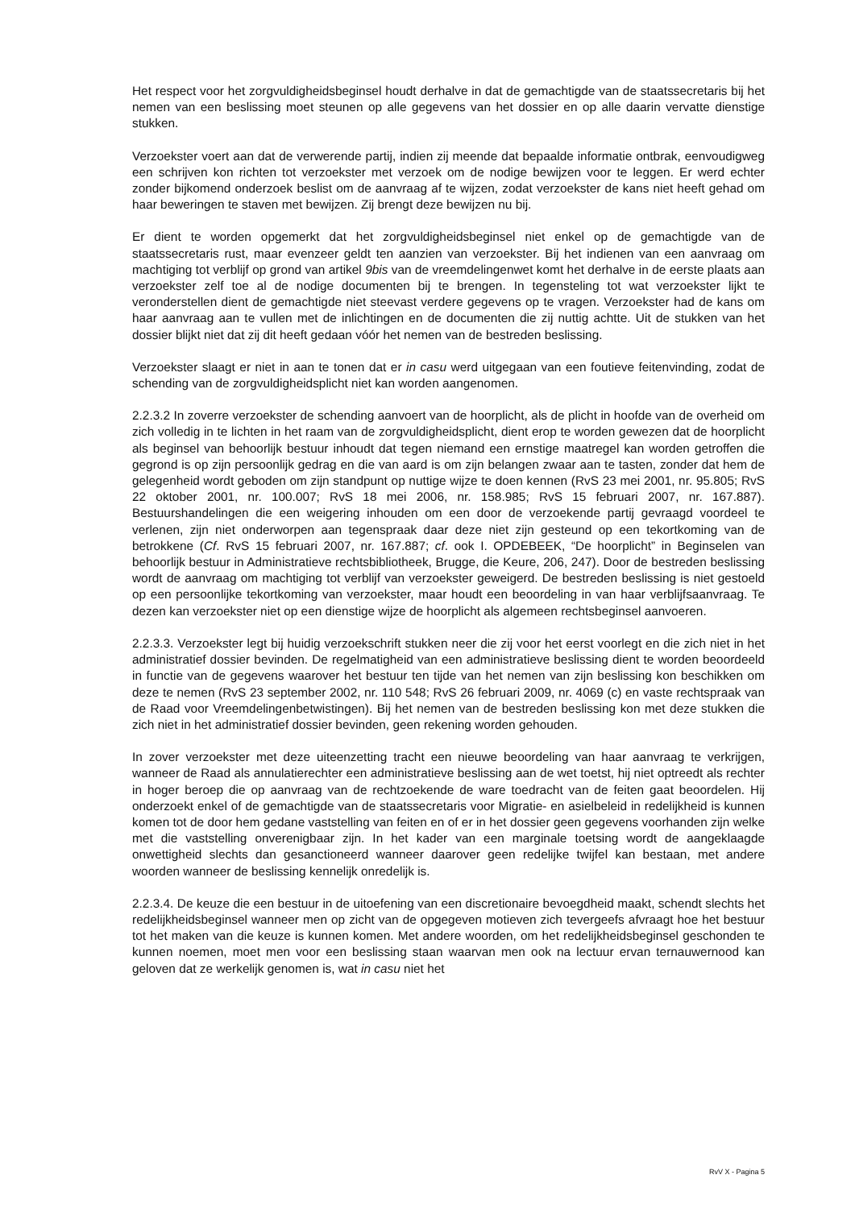Het respect voor het zorgvuldigheidsbeginsel houdt derhalve in dat de gemachtigde van de staatssecretaris bij het nemen van een beslissing moet steunen op alle gegevens van het dossier en op alle daarin vervatte dienstige stukken.
Verzoekster voert aan dat de verwerende partij, indien zij meende dat bepaalde informatie ontbrak, eenvoudigweg een schrijven kon richten tot verzoekster met verzoek om de nodige bewijzen voor te leggen. Er werd echter zonder bijkomend onderzoek beslist om de aanvraag af te wijzen, zodat verzoekster de kans niet heeft gehad om haar beweringen te staven met bewijzen. Zij brengt deze bewijzen nu bij.
Er dient te worden opgemerkt dat het zorgvuldigheidsbeginsel niet enkel op de gemachtigde van de staatssecretaris rust, maar evenzeer geldt ten aanzien van verzoekster. Bij het indienen van een aanvraag om machtiging tot verblijf op grond van artikel 9bis van de vreemdelingenwet komt het derhalve in de eerste plaats aan verzoekster zelf toe al de nodige documenten bij te brengen. In tegensteling tot wat verzoekster lijkt te veronderstellen dient de gemachtigde niet steevast verdere gegevens op te vragen. Verzoekster had de kans om haar aanvraag aan te vullen met de inlichtingen en de documenten die zij nuttig achtte. Uit de stukken van het dossier blijkt niet dat zij dit heeft gedaan vóór het nemen van de bestreden beslissing.
Verzoekster slaagt er niet in aan te tonen dat er in casu werd uitgegaan van een foutieve feitenvinding, zodat de schending van de zorgvuldigheidsplicht niet kan worden aangenomen.
2.2.3.2 In zoverre verzoekster de schending aanvoert van de hoorplicht, als de plicht in hoofde van de overheid om zich volledig in te lichten in het raam van de zorgvuldigheidsplicht, dient erop te worden gewezen dat de hoorplicht als beginsel van behoorlijk bestuur inhoudt dat tegen niemand een ernstige maatregel kan worden getroffen die gegrond is op zijn persoonlijk gedrag en die van aard is om zijn belangen zwaar aan te tasten, zonder dat hem de gelegenheid wordt geboden om zijn standpunt op nuttige wijze te doen kennen (RvS 23 mei 2001, nr. 95.805; RvS 22 oktober 2001, nr. 100.007; RvS 18 mei 2006, nr. 158.985; RvS 15 februari 2007, nr. 167.887). Bestuurshandelingen die een weigering inhouden om een door de verzoekende partij gevraagd voordeel te verlenen, zijn niet onderworpen aan tegenspraak daar deze niet zijn gesteund op een tekortkoming van de betrokkene (Cf. RvS 15 februari 2007, nr. 167.887; cf. ook I. OPDEBEEK, “De hoorplicht” in Beginselen van behoorlijk bestuur in Administratieve rechtsbibliotheek, Brugge, die Keure, 206, 247). Door de bestreden beslissing wordt de aanvraag om machtiging tot verblijf van verzoekster geweigerd. De bestreden beslissing is niet gestoeld op een persoonlijke tekortkoming van verzoekster, maar houdt een beoordeling in van haar verblijfsaanvraag. Te dezen kan verzoekster niet op een dienstige wijze de hoorplicht als algemeen rechtsbeginsel aanvoeren.
2.2.3.3. Verzoekster legt bij huidig verzoekschrift stukken neer die zij voor het eerst voorlegt en die zich niet in het administratief dossier bevinden. De regelmatigheid van een administratieve beslissing dient te worden beoordeeld in functie van de gegevens waarover het bestuur ten tijde van het nemen van zijn beslissing kon beschikken om deze te nemen (RvS 23 september 2002, nr. 110 548; RvS 26 februari 2009, nr. 4069 (c) en vaste rechtspraak van de Raad voor Vreemdelingenbetwistingen). Bij het nemen van de bestreden beslissing kon met deze stukken die zich niet in het administratief dossier bevinden, geen rekening worden gehouden.
In zover verzoekster met deze uiteenzetting tracht een nieuwe beoordeling van haar aanvraag te verkrijgen, wanneer de Raad als annulatierechter een administratieve beslissing aan de wet toetst, hij niet optreedt als rechter in hoger beroep die op aanvraag van de rechtzoekende de ware toedracht van de feiten gaat beoordelen. Hij onderzoekt enkel of de gemachtigde van de staatssecretaris voor Migratie- en asielbeleid in redelijkheid is kunnen komen tot de door hem gedane vaststelling van feiten en of er in het dossier geen gegevens voorhanden zijn welke met die vaststelling onverenigbaar zijn. In het kader van een marginale toetsing wordt de aangeklaagde onwettigheid slechts dan gesanctioneerd wanneer daarover geen redelijke twijfel kan bestaan, met andere woorden wanneer de beslissing kennelijk onredelijk is.
2.2.3.4. De keuze die een bestuur in de uitoefening van een discretionaire bevoegdheid maakt, schendt slechts het redelijkheidsbeginsel wanneer men op zicht van de opgegeven motieven zich tevergeefs afvraagt hoe het bestuur tot het maken van die keuze is kunnen komen. Met andere woorden, om het redelijkheidsbeginsel geschonden te kunnen noemen, moet men voor een beslissing staan waarvan men ook na lectuur ervan ternauwernood kan geloven dat ze werkelijk genomen is, wat in casu niet het
RvV X - Pagina 5